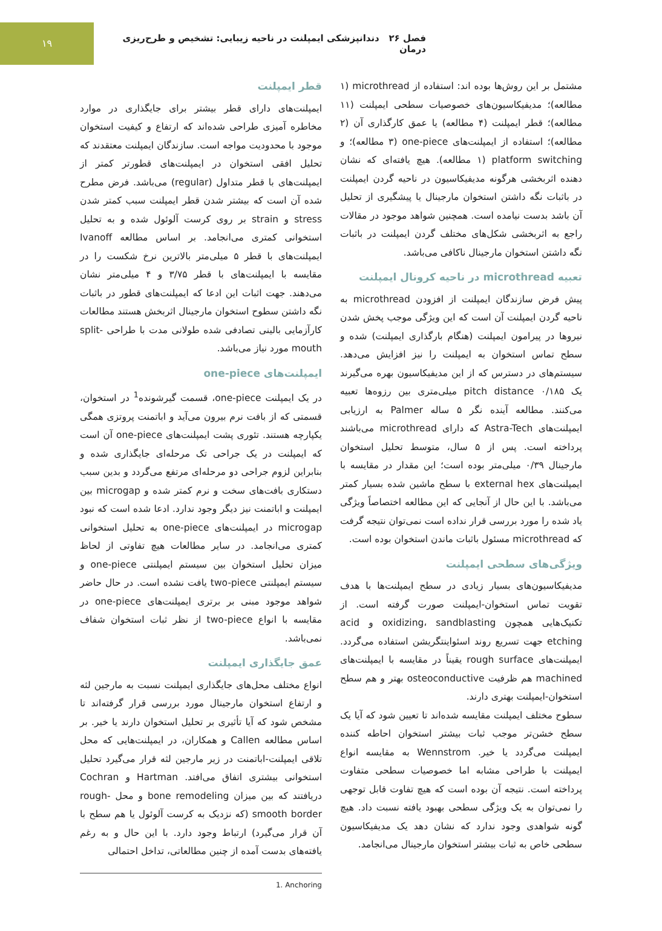فصل ۲۶ دندانپزشکی ایمپلنت در ناحیه زیبایی: تشخیص و طرح‌ریزی درمان
۱۹
مشتمل بر این روش‌ها بوده اند: استفاده از microthread (۱ مطالعه)؛ مدیفیکاسیون‌های خصوصیات سطحی ایمپلنت (۱۱ مطالعه)؛ قطر ایمپلنت (۴ مطالعه) یا عمق کارگذاری آن (۲ مطالعه)؛ استفاده از ایمپلنت‌های one-piece (۳ مطالعه)؛ و platform switching (۱ مطالعه). هیچ یافته‌ای که نشان دهنده اثربخشی هرگونه مدیفیکاسیون در ناحیه گردن ایمپلنت در باثبات نگه داشتن استخوان مارجینال یا پیشگیری از تحلیل آن باشد بدست نیامده است. همچنین شواهد موجود در مقالات راجع به اثربخشی شکل‌های مختلف گردن ایمپلنت در باثبات نگه داشتن استخوان مارجینال ناکافی می‌باشد.
تعبیه microthread در ناحیه کرونال ایمپلنت
پیش فرض سازندگان ایمپلنت از افزودن microthread به ناحیه گردن ایمپلنت آن است که این ویژگی موجب پخش شدن نیروها در پیرامون ایمپلنت (هنگام بارگذاری ایمپلنت) شده و سطح تماس استخوان به ایمپلنت را نیز افزایش می‌دهد. سیستم‌های در دسترس که از این مدیفیکاسیون بهره می‌گیرند یک pitch distance ۰/۱۸۵ میلی‌متری بین رزوه‌ها تعبیه می‌کنند. مطالعه آینده نگر ۵ ساله Palmer به ارزیابی ایمپلنت‌های Astra-Tech که دارای microthread می‌باشند پرداخته است. پس از ۵ سال، متوسط تحلیل استخوان مارجینال ۰/۳۹ میلی‌متر بوده است؛ این مقدار در مقایسه با ایمپلنت‌های external hex با سطح ماشین شده بسیار کمتر می‌باشد. با این حال از آنجایی که این مطالعه اختصاصاً ویژگی یاد شده را مورد بررسی قرار نداده است نمی‌توان نتیجه گرفت که microthread مسئول باثبات ماندن استخوان بوده است.
ویژگی‌های سطحی ایمپلنت
مدیفیکاسیون‌های بسیار زیادی در سطح ایمپلنت‌ها با هدف تقویت تماس استخوان-ایمپلنت صورت گرفته است. از تکنیک‌هایی همچون oxidizing، sandblasting و acid etching جهت تسریع روند اسئواینتگریشن استفاده می‌گردد. ایمپلنت‌های rough surface یقیناً در مقایسه با ایمپلنت‌های machined هم ظرفیت osteoconductive بهتر و هم سطح استخوان-ایمپلنت بهتری دارند.
سطوح مختلف ایمپلنت مقایسه شده‌اند تا تعیین شود که آیا یک سطح خشن‌تر موجب ثبات بیشتر استخوان احاطه کننده ایمپلنت می‌گردد یا خیر. Wennstrom به مقایسه انواع ایمپلنت با طراحی مشابه اما خصوصیات سطحی متفاوت پرداخته است. نتیجه آن بوده است که هیچ تفاوت قابل توجهی را نمی‌توان به یک ویژگی سطحی بهبود یافته نسبت داد. هیچ گونه شواهدی وجود ندارد که نشان دهد یک مدیفیکاسیون سطحی خاص به ثبات بیشتر استخوان مارجینال می‌انجامد.
قطر ایمپلنت
ایمپلنت‌های دارای قطر بیشتر برای جایگذاری در موارد مخاطره آمیزی طراحی شده‌اند که ارتفاع و کیفیت استخوان موجود با محدودیت مواجه است. سازندگان ایمپلنت معتقدند که تحلیل افقی استخوان در ایمپلنت‌های قطورتر کمتر از ایمپلنت‌های با قطر متداول (regular) می‌باشد. فرض مطرح شده آن است که بیشتر شدن قطر ایمپلنت سبب کمتر شدن stress و strain بر روی کرست آلوئول شده و به تحلیل استخوانی کمتری می‌انجامد. بر اساس مطالعه Ivanoff ایمپلنت‌های با قطر ۵ میلی‌متر بالاترین نرخ شکست را در مقایسه با ایمپلنت‌های با قطر ۳/۷۵ و ۴ میلی‌متر نشان می‌دهند. جهت اثبات این ادعا که ایمپلنت‌های قطور در باثبات نگه داشتن سطوح استخوان مارجینال اثربخش هستند مطالعات کارآزمایی بالینی تصادفی شده طولانی مدت با طراحی split-mouth مورد نیاز می‌باشد.
ایمپلنت‌های one-piece
در یک ایمپلنت one-piece، قسمت گیرشونده<sup>1</sup> در استخوان، قسمتی که از بافت نرم بیرون می‌آید و اباتمنت پروتزی همگی یکپارچه هستند. تئوری پشت ایمپلنت‌های one-piece آن است که ایمپلنت در یک جراحی تک مرحله‌ای جایگذاری شده و بنابراین لزوم جراحی دو مرحله‌ای مرتفع می‌گردد و بدین سبب دستکاری بافت‌های سخت و نرم کمتر شده و microgap بین ایمپلنت و اباتمنت نیز دیگر وجود ندارد. ادعا شده است که نبود microgap در ایمپلنت‌های one-piece به تحلیل استخوانی کمتری می‌انجامد. در سایر مطالعات هیچ تفاوتی از لحاظ میزان تحلیل استخوان بین سیستم ایمپلنتی one-piece و سیستم ایمپلنتی two-piece یافت نشده است. در حال حاضر شواهد موجود مبنی بر برتری ایمپلنت‌های one-piece در مقایسه با انواع two-piece از نظر ثبات استخوان شفاف نمی‌باشد.
عمق جایگذاری ایمپلنت
انواع مختلف محل‌های جایگذاری ایمپلنت نسبت به مارجین لثه و ارتفاع استخوان مارجینال مورد بررسی قرار گرفته‌اند تا مشخص شود که آیا تأثیری بر تحلیل استخوان دارند یا خیر. بر اساس مطالعه Callen و همکاران، در ایمپلنت‌هایی که محل تلاقی ایمپلنت-اباتمنت در زیر مارجین لثه قرار می‌گیرد تحلیل استخوانی بیشتری اتفاق می‌افتد. Hartman و Cochran دریافتند که بین میزان bone remodeling و محل rough-smooth border (که نزدیک به کرست آلوئول یا هم سطح با آن قرار می‌گیرد) ارتباط وجود دارد. با این حال و به رغم یافته‌های بدست آمده از چنین مطالعاتی، تداخل احتمالی
1. Anchoring